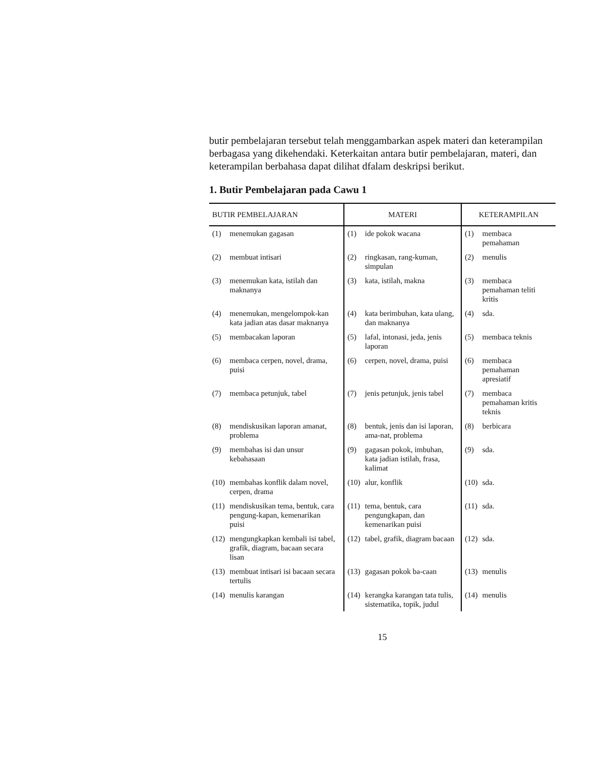butir pembelajaran tersebut telah menggambarkan aspek materi dan keterampilan berbagasa yang dikehendaki. Keterkaitan antara butir pembelajaran, materi, dan keterampilan berbahasa dapat dilihat dfalam deskripsi berikut.
1. Butir Pembelajaran pada Cawu 1
| BUTIR PEMBELAJARAN | MATERI | KETERAMPILAN |
| --- | --- | --- |
| (1) menemukan gagasan | (1) ide pokok wacana | (1) membaca pemahaman |
| (2) membuat intisari | (2) ringkasan, rang-kuman, simpulan | (2) menulis |
| (3) menemukan kata, istilah dan maknanya | (3) kata, istilah, makna | (3) membaca pemahaman teliti kritis |
| (4) menemukan, mengelompok-kan kata jadian atas dasar maknanya | (4) kata berimbuhan, kata ulang, dan maknanya | (4) sda. |
| (5) membacakan laporan | (5) lafal, intonasi, jeda, jenis laporan | (5) membaca teknis |
| (6) membaca cerpen, novel, drama, puisi | (6) cerpen, novel, drama, puisi | (6) membaca pemahaman apresiatif |
| (7) membaca petunjuk, tabel | (7) jenis petunjuk, jenis tabel | (7) membaca pemahaman kritis teknis |
| (8) mendiskusikan laporan amanat, problema | (8) bentuk, jenis dan isi laporan, ama-nat, problema | (8) berbicara |
| (9) membahas isi dan unsur kebahasaan | (9) gagasan pokok, imbuhan, kata jadian istilah, frasa, kalimat | (9) sda. |
| (10) membahas konflik dalam novel, cerpen, drama | (10) alur, konflik | (10) sda. |
| (11) mendiskusikan tema, bentuk, cara pengung-kapan, kemenarikan puisi | (11) tema, bentuk, cara pengungkapan, dan kemenarikan puisi | (11) sda. |
| (12) mengungkapkan kembali isi tabel, grafik, diagram, bacaan secara lisan | (12) tabel, grafik, diagram bacaan | (12) sda. |
| (13) membuat intisari isi bacaan secara tertulis | (13) gagasan pokok ba-caan | (13) menulis |
| (14) menulis karangan | (14) kerangka karangan tata tulis, sistematika, topik, judul | (14) menulis |
15